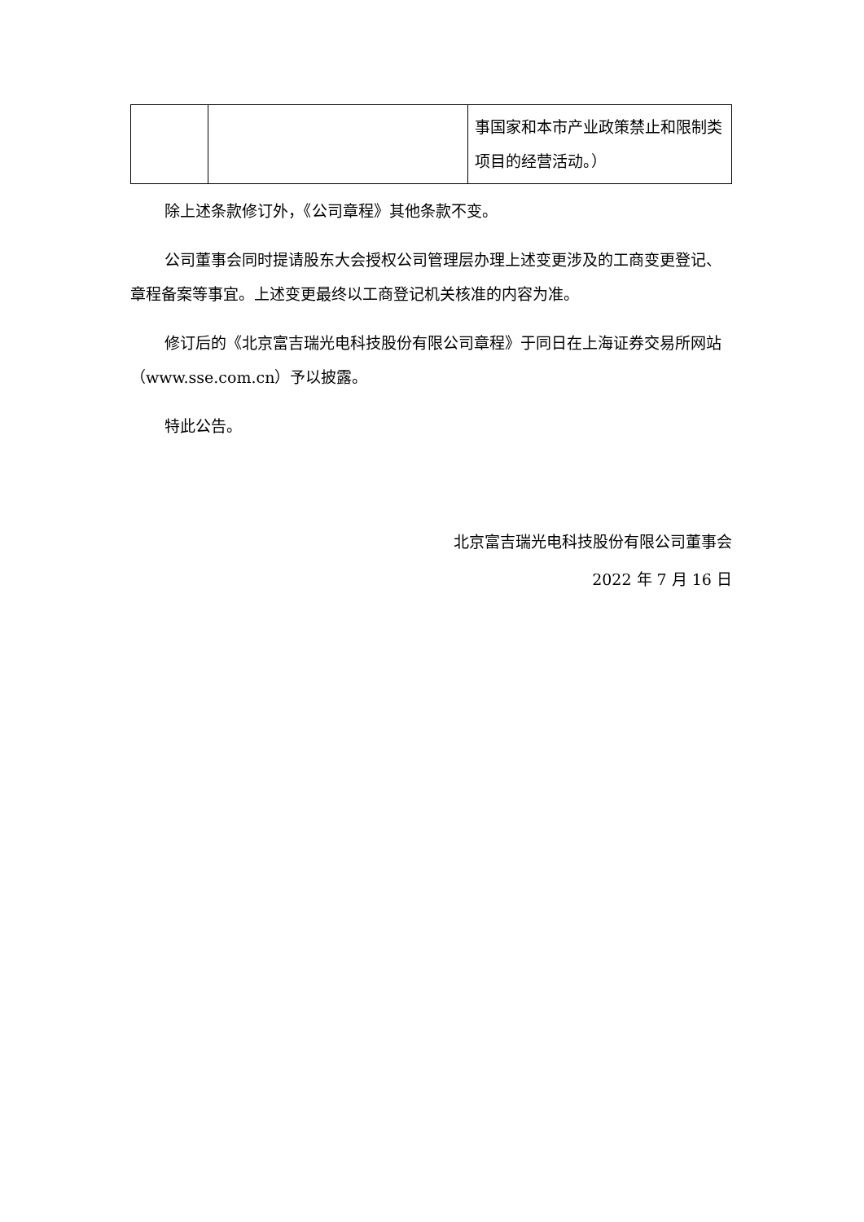| | | 事国家和本市产业政策禁止和限制类项目的经营活动。） |
除上述条款修订外，《公司章程》其他条款不变。
公司董事会同时提请股东大会授权公司管理层办理上述变更涉及的工商变更登记、章程备案等事宜。上述变更最终以工商登记机关核准的内容为准。
修订后的《北京富吉瑞光电科技股份有限公司章程》于同日在上海证券交易所网站（www.sse.com.cn）予以披露。
特此公告。
北京富吉瑞光电科技股份有限公司董事会
2022 年 7 月 16 日